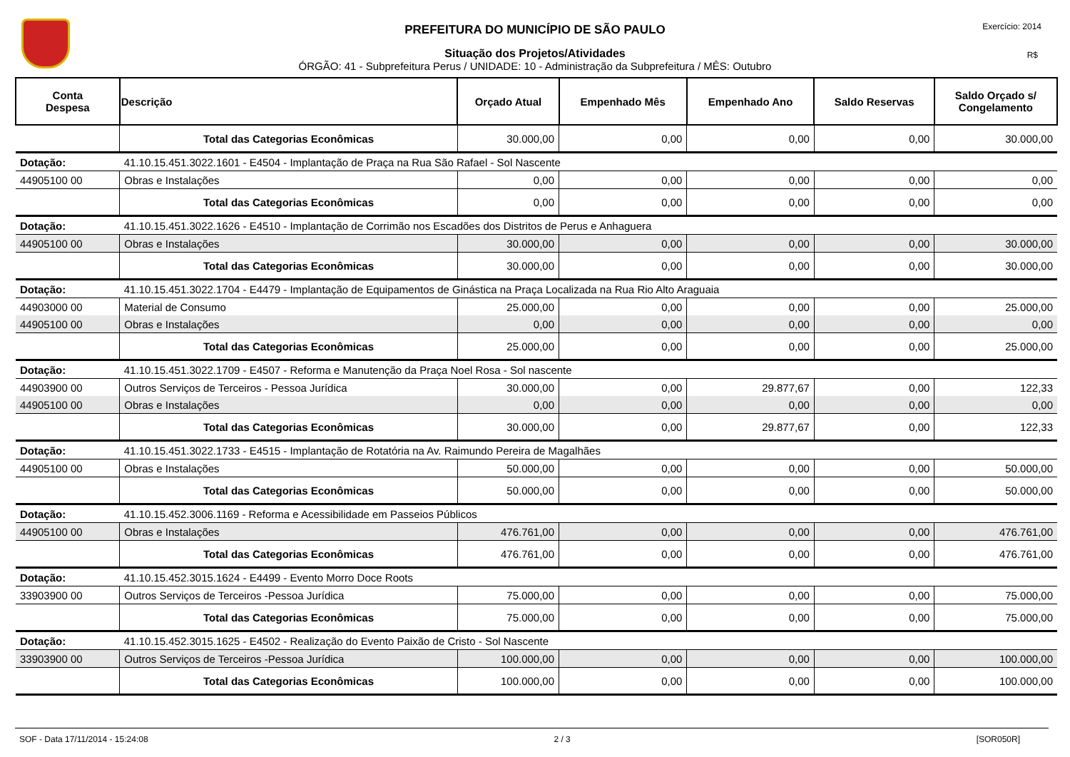PREFEITURA DO MUNICÍPIO DE SÃO PAULO
Situação dos Projetos/Atividades
ÓRGÃO: 41 - Subprefeitura Perus / UNIDADE: 10 - Administração da Subprefeitura / MÊS: Outubro
Exercício: 2014
R$
| Conta Despesa | Descrição | Orçado Atual | Empenhado Mês | Empenhado Ano | Saldo Reservas | Saldo Orçado s/ Congelamento |
| --- | --- | --- | --- | --- | --- | --- |
| | Total das Categorias Econômicas | 30.000,00 | 0,00 | 0,00 | 0,00 | 30.000,00 |
| Dotação: | 41.10.15.451.3022.1601 - E4504 - Implantação de Praça na Rua São Rafael - Sol Nascente | | | | | |
| 44905100 00 | Obras e Instalações | 0,00 | 0,00 | 0,00 | 0,00 | 0,00 |
| | Total das Categorias Econômicas | 0,00 | 0,00 | 0,00 | 0,00 | 0,00 |
| Dotação: | 41.10.15.451.3022.1626 - E4510 - Implantação de Corrimão nos Escadões dos Distritos de Perus e Anhaguera | | | | | |
| 44905100 00 | Obras e Instalações | 30.000,00 | 0,00 | 0,00 | 0,00 | 30.000,00 |
| | Total das Categorias Econômicas | 30.000,00 | 0,00 | 0,00 | 0,00 | 30.000,00 |
| Dotação: | 41.10.15.451.3022.1704 - E4479 - Implantação de Equipamentos de Ginástica na Praça Localizada na Rua Rio Alto Araguaia | | | | | |
| 44903000 00 | Material de Consumo | 25.000,00 | 0,00 | 0,00 | 0,00 | 25.000,00 |
| 44905100 00 | Obras e Instalações | 0,00 | 0,00 | 0,00 | 0,00 | 0,00 |
| | Total das Categorias Econômicas | 25.000,00 | 0,00 | 0,00 | 0,00 | 25.000,00 |
| Dotação: | 41.10.15.451.3022.1709 - E4507 - Reforma e Manutenção da Praça Noel Rosa - Sol nascente | | | | | |
| 44903900 00 | Outros Serviços de Terceiros - Pessoa Jurídica | 30.000,00 | 0,00 | 29.877,67 | 0,00 | 122,33 |
| 44905100 00 | Obras e Instalações | 0,00 | 0,00 | 0,00 | 0,00 | 0,00 |
| | Total das Categorias Econômicas | 30.000,00 | 0,00 | 29.877,67 | 0,00 | 122,33 |
| Dotação: | 41.10.15.451.3022.1733 - E4515 - Implantação de Rotatória na Av. Raimundo Pereira de Magalhães | | | | | |
| 44905100 00 | Obras e Instalações | 50.000,00 | 0,00 | 0,00 | 0,00 | 50.000,00 |
| | Total das Categorias Econômicas | 50.000,00 | 0,00 | 0,00 | 0,00 | 50.000,00 |
| Dotação: | 41.10.15.452.3006.1169 - Reforma e Acessibilidade em Passeios Públicos | | | | | |
| 44905100 00 | Obras e Instalações | 476.761,00 | 0,00 | 0,00 | 0,00 | 476.761,00 |
| | Total das Categorias Econômicas | 476.761,00 | 0,00 | 0,00 | 0,00 | 476.761,00 |
| Dotação: | 41.10.15.452.3015.1624 - E4499 - Evento Morro Doce Roots | | | | | |
| 33903900 00 | Outros Serviços de Terceiros -Pessoa Jurídica | 75.000,00 | 0,00 | 0,00 | 0,00 | 75.000,00 |
| | Total das Categorias Econômicas | 75.000,00 | 0,00 | 0,00 | 0,00 | 75.000,00 |
| Dotação: | 41.10.15.452.3015.1625 - E4502 - Realização do Evento Paixão de Cristo - Sol Nascente | | | | | |
| 33903900 00 | Outros Serviços de Terceiros -Pessoa Jurídica | 100.000,00 | 0,00 | 0,00 | 0,00 | 100.000,00 |
| | Total das Categorias Econômicas | 100.000,00 | 0,00 | 0,00 | 0,00 | 100.000,00 |
SOF - Data 17/11/2014 - 15:24:08 2 / 3 [SOR050R]